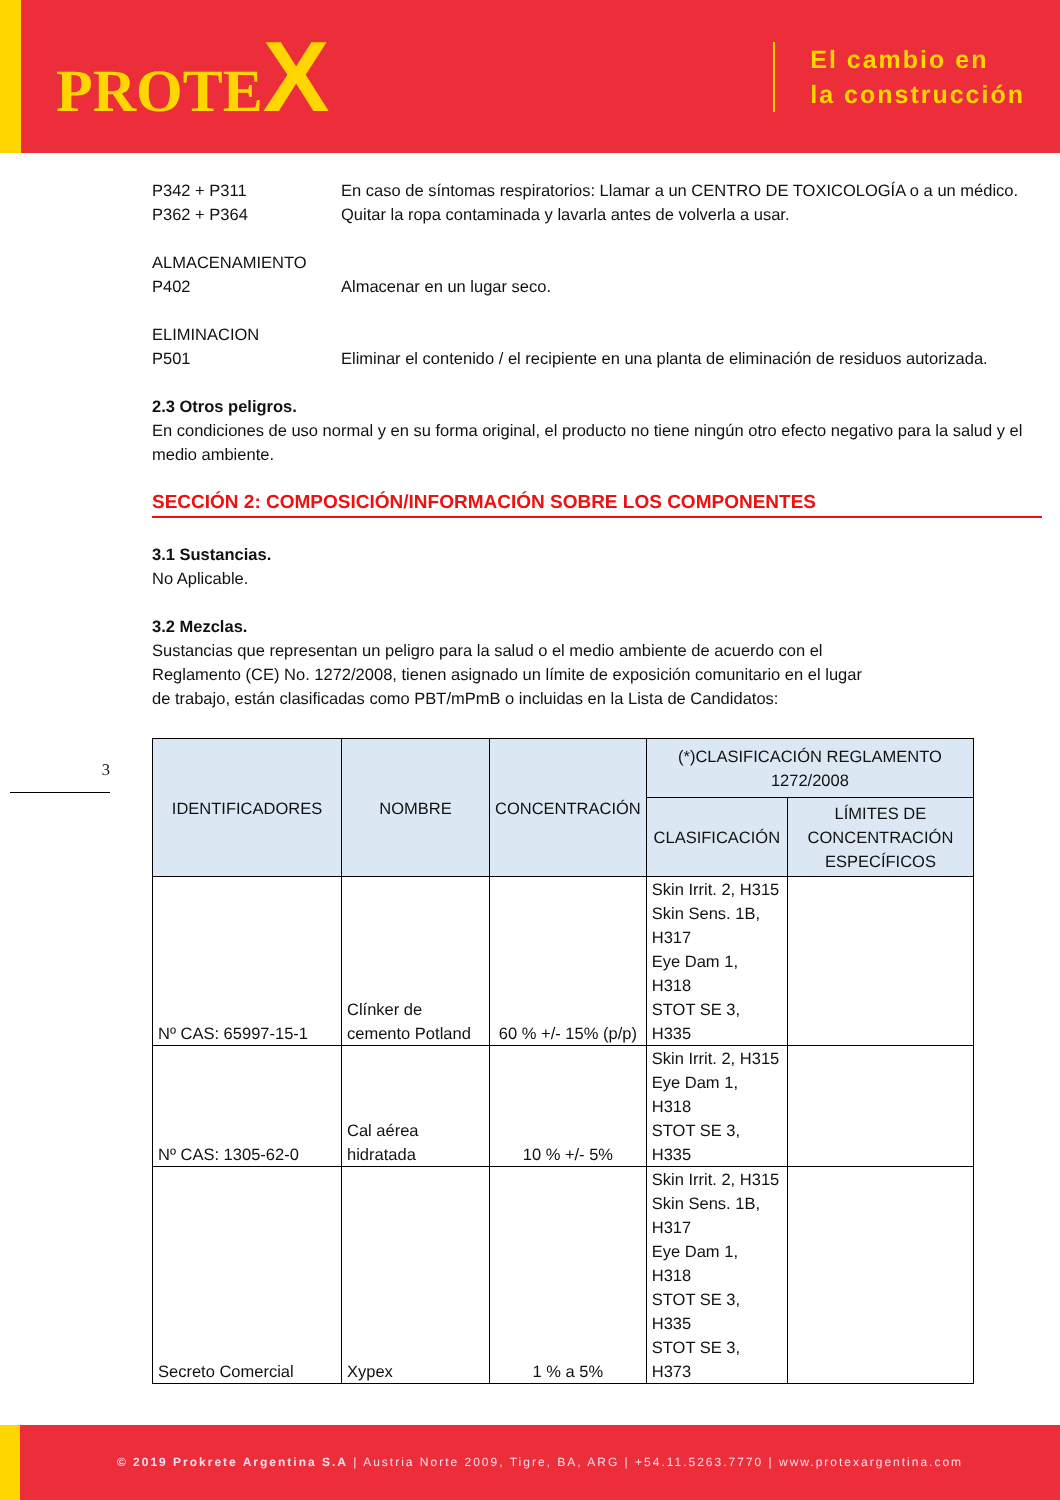PROTEX
El cambio en
la construcción
3
P342 + P311 En caso de síntomas respiratorios: Llamar a un CENTRO DE TOXICOLOGÍA o a un médico.
P362 + P364 Quitar la ropa contaminada y lavarla antes de volverla a usar.
ALMACENAMIENTO
P402 Almacenar en un lugar seco.
ELIMINACION
P501 Eliminar el contenido / el recipiente en una planta de eliminación de residuos autorizada.
2.3 Otros peligros.
En condiciones de uso normal y en su forma original, el producto no tiene ningún otro efecto negativo para la salud y el medio ambiente.
SECCIÓN 2: COMPOSICIÓN/INFORMACIÓN SOBRE LOS COMPONENTES
3.1 Sustancias.
No Aplicable.
3.2 Mezclas.
Sustancias que representan un peligro para la salud o el medio ambiente de acuerdo con el Reglamento (CE) No. 1272/2008, tienen asignado un límite de exposición comunitario en el lugar de trabajo, están clasificadas como PBT/mPmB o incluidas en la Lista de Candidatos:
| IDENTIFICADORES | NOMBRE | CONCENTRACIÓN | (*)CLASIFICACIÓN REGLAMENTO 1272/2008 | |
| --- | --- | --- | --- | --- |
| | | | CLASIFICACIÓN | LÍMITES DE CONCENTRACIÓN ESPECÍFICOS |
| Nº CAS: 65997-15-1 | Clínker de cemento Potland | 60 % +/- 15% (p/p) | Skin Irrit. 2, H315 Skin Sens. 1B, H317 Eye Dam 1, H318 STOT SE 3, H335 | |
| Nº CAS: 1305-62-0 | Cal aérea hidratada | 10 % +/- 5% | Skin Irrit. 2, H315 Eye Dam 1, H318 STOT SE 3, H335 | |
| Secreto Comercial | Xypex | 1 % a 5% | Skin Irrit. 2, H315 Skin Sens. 1B, H317 Eye Dam 1, H318 STOT SE 3, H335 STOT SE 3, H373 | |
© 2019 Prokrete Argentina S.A | Austria Norte 2009, Tigre, BA, ARG | +54.11.5263.7770 | www.protexargentina.com